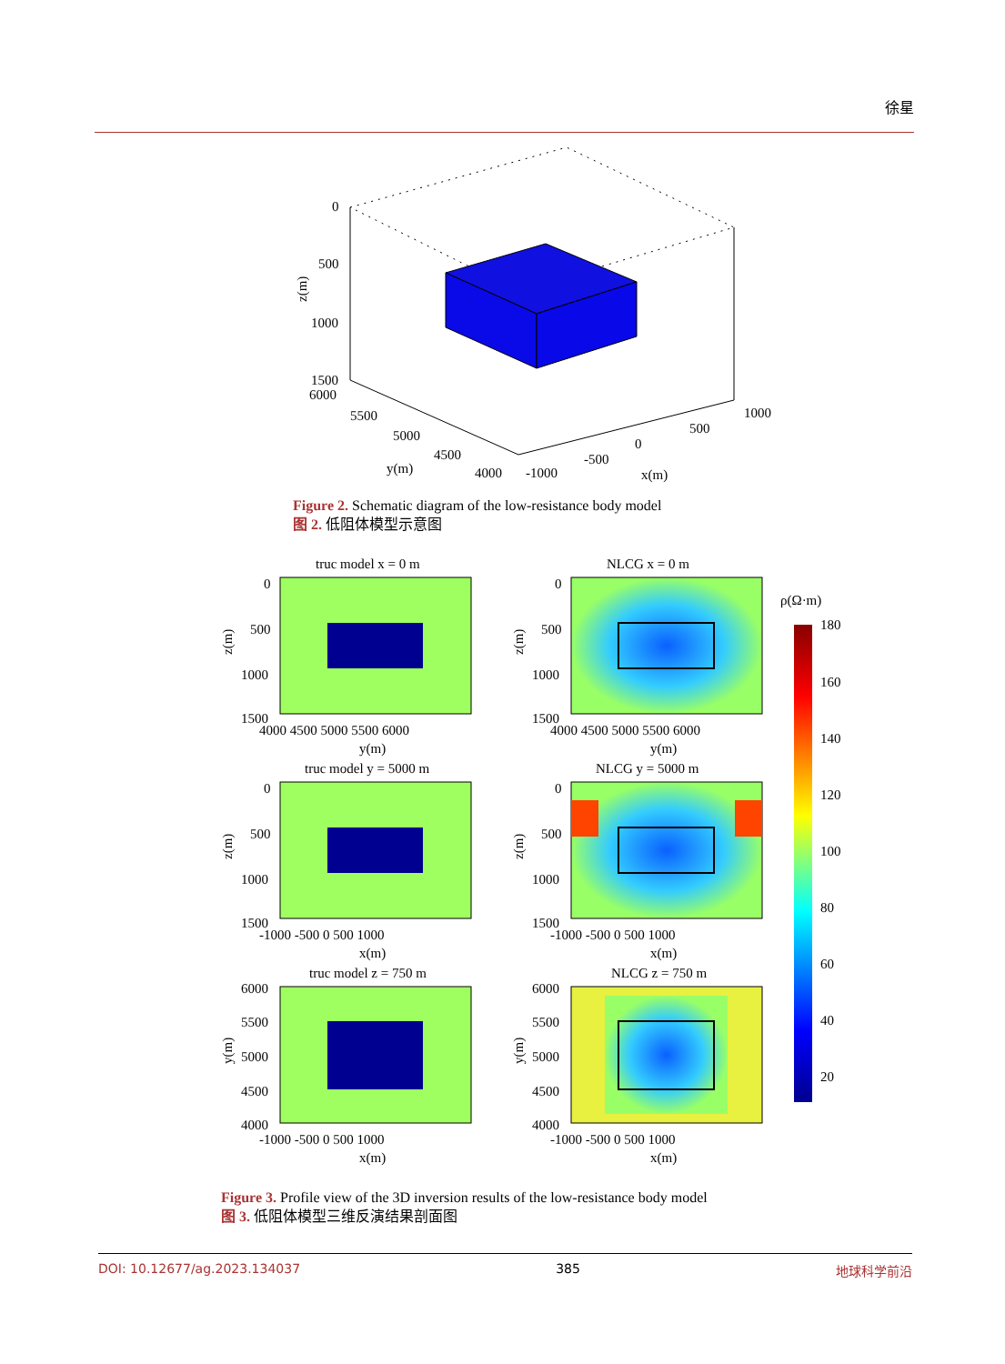徐星
0
500
1000
1500
6000
5500
5000
4500
4000
y(m)
-1000
-500
0
500
1000
x(m)
z(m)
Figure 2. Schematic diagram of the low-resistance body model
图 2. 低阻体模型示意图
truc model x = 0 m
0
500
1000
1500
4000 4500 5000 5500 6000
y(m)
NLCG x = 0 m
0
500
1000
1500
4000 4500 5000 5500 6000
y(m)
truc model y = 5000 m
0
500
1000
1500
-1000 -500 0 500 1000
x(m)
NLCG y = 5000 m
0
500
1000
1500
-1000 -500 0 500 1000
x(m)
truc model z = 750 m
6000
5500
5000
4500
4000
-1000 -500 0 500 1000
x(m)
NLCG z = 750 m
6000
5500
5000
4500
4000
-1000 -500 0 500 1000
x(m)
ρ(Ω·m)
180
160
140
120
100
80
60
40
20
z(m)
z(m)
z(m)
z(m)
y(m)
y(m)
Figure 3. Profile view of the 3D inversion results of the low-resistance body model
图 3. 低阻体模型三维反演结果剖面图
DOI: 10.12677/ag.2023.134037 385 地球科学前沿